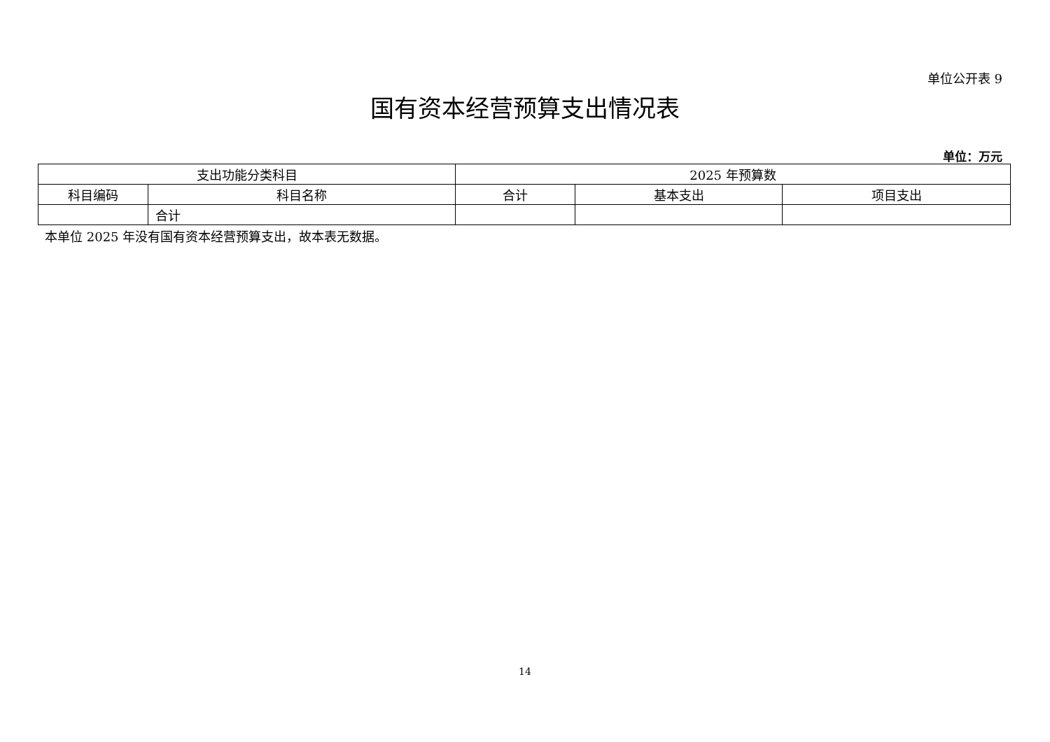单位公开表 9
国有资本经营预算支出情况表
单位：万元
| 支出功能分类科目 | | 2025 年预算数 | | |
| --- | --- | --- | --- | --- |
| 科目编码 | 科目名称 | 合计 | 基本支出 | 项目支出 |
| | 合计 | | | |
本单位 2025 年没有国有资本经营预算支出，故本表无数据。
14